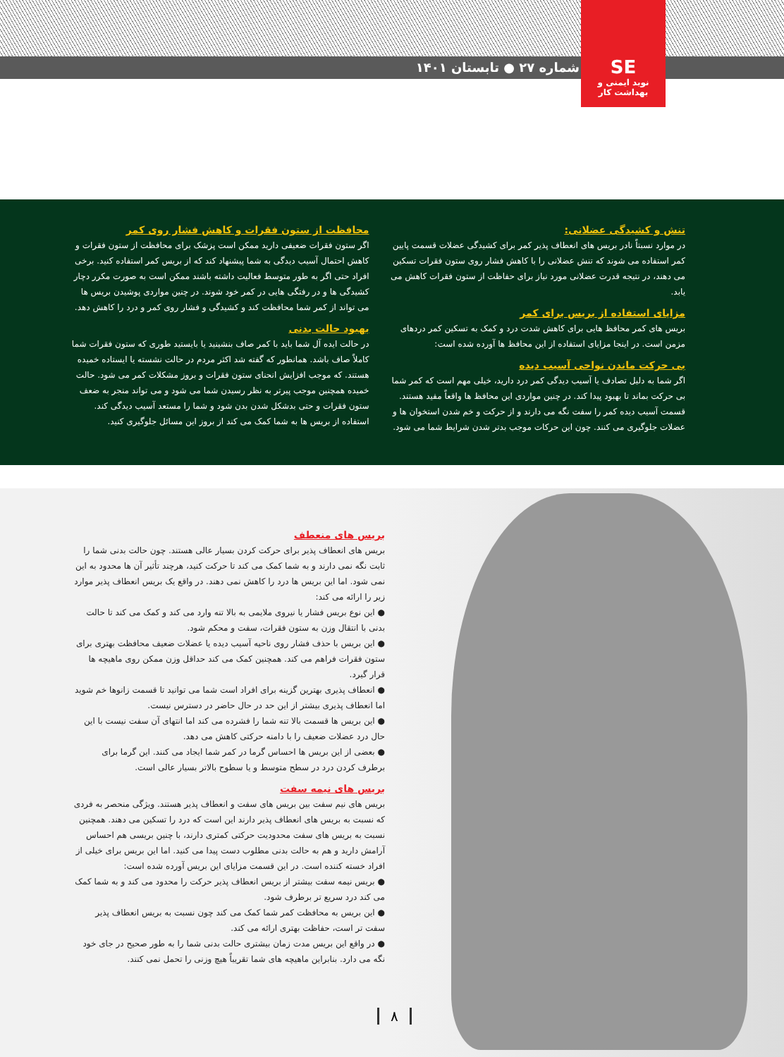شماره ۲۷ ● تابستان ۱۴۰۱
SE
نوید ایمنی و بهداشت کار
تنش و کشیدگی عضلانی:
در موارد نسبتاً نادر بریس های انعطاف پذیر کمر برای کشیدگی عضلات قسمت پایین کمر استفاده می شوند که تنش عضلانی را با کاهش فشار روی ستون فقرات تسکین می دهند، در نتیجه قدرت عضلانی مورد نیاز برای حفاظت از ستون فقرات کاهش می یابد.
مزایای استفاده از بریس برای کمر
بریس های کمر محافظ هایی برای کاهش شدت درد و کمک به تسکین کمر دردهای مزمن است. در اینجا مزایای استفاده از این محافظ ها آورده شده است:
بی حرکت ماندن نواحی آسیب دیده
اگر شما به دلیل تصادف یا آسیب دیدگی کمر درد دارید، خیلی مهم است که کمر شما بی حرکت بماند تا بهبود پیدا کند. در چنین مواردی این محافظ ها واقعاً مفید هستند. قسمت آسیب دیده کمر را سفت نگه می دارند و از حرکت و خم شدن استخوان ها و عضلات جلوگیری می کنند. چون این حرکات موجب بدتر شدن شرایط شما می شود.
محافظت از ستون فقرات و کاهش فشار روی کمر
اگر ستون فقرات ضعیفی دارید ممکن است پزشک برای محافظت از ستون فقرات و کاهش احتمال آسیب دیدگی به شما پیشنهاد کند که از بریس کمر استفاده کنید. برخی افراد حتی اگر به طور متوسط فعالیت داشته باشند ممکن است به صورت مکرر دچار کشیدگی ها و در رفتگی هایی در کمر خود شوند. در چنین مواردی پوشیدن بریس ها می تواند از کمر شما محافظت کند و کشیدگی و فشار روی کمر و درد را کاهش دهد.
بهبود حالت بدنی
در حالت ایده آل شما باید با کمر صاف بنشینید یا بایستید طوری که ستون فقرات شما کاملاً صاف باشد. همانطور که گفته شد اکثر مردم در حالت نشسته یا ایستاده خمیده هستند. که موجب افزایش انحنای ستون فقرات و بروز مشکلات کمر می شود. حالت خمیده همچنین موجب پیرتر به نظر رسیدن شما می شود و می تواند منجر به ضعف ستون فقرات و حتی بدشکل شدن بدن شود و شما را مستعد آسیب دیدگی کند. استفاده از بریس ها به شما کمک می کند از بروز این مسائل جلوگیری کنید.
بریس های منعطف
بریس های انعطاف پذیر برای حرکت کردن بسیار عالی هستند. چون حالت بدنی شما را ثابت نگه نمی دارند و به شما کمک می کند تا حرکت کنید، هرچند تأثیر آن ها محدود به این نمی شود. اما این بریس ها درد را کاهش نمی دهند. در واقع یک بریس انعطاف پذیر موارد زیر را ارائه می کند:
● این نوع بریس فشار یا نیروی ملایمی به بالا تنه وارد می کند و کمک می کند تا حالت بدنی با انتقال وزن به ستون فقرات، سفت و محکم شود.
● این بریس با حذف فشار روی ناحیه آسیب دیده یا عضلات ضعیف محافظت بهتری برای ستون فقرات فراهم می کند. همچنین کمک می کند حداقل وزن ممکن روی ماهیچه ها قرار گیرد.
● انعطاف پذیری بهترین گزینه برای افراد است شما می توانید تا قسمت زانوها خم شوید اما انعطاف پذیری بیشتر از این حد در حال حاضر در دسترس نیست.
● این بریس ها قسمت بالا تنه شما را فشرده می کند اما انتهای آن سفت نیست با این حال درد عضلات ضعیف را با دامنه حرکتی کاهش می دهد.
● بعضی از این بریس ها احساس گرما در کمر شما ایجاد می کنند. این گرما برای برطرف کردن درد در سطح متوسط و یا سطوح بالاتر بسیار عالی است.
بریس های نیمه سفت
بریس های نیم سفت بین بریس های سفت و انعطاف پذیر هستند. ویژگی منحصر به فردی که نسبت به بریس های انعطاف پذیر دارند این است که درد را تسکین می دهند. همچنین نسبت به بریس های سفت محدودیت حرکتی کمتری دارند، با چنین بریسی هم احساس آرامش دارید و هم به حالت بدنی مطلوب دست پیدا می کنید. اما این بریس برای خیلی از افراد خسته کننده است. در این قسمت مزایای این بریس آورده شده است:
● بریس نیمه سفت بیشتر از بریس انعطاف پذیر حرکت را محدود می کند و به شما کمک می کند درد سریع تر برطرف شود.
● این بریس به محافظت کمر شما کمک می کند چون نسبت به بریس انعطاف پذیر سفت تر است، حفاظت بهتری ارائه می کند.
● در واقع این بریس مدت زمان بیشتری حالت بدنی شما را به طور صحیح در جای خود نگه می دارد. بنابراین ماهیچه های شما تقریباً هیچ وزنی را تحمل نمی کنند.
۸